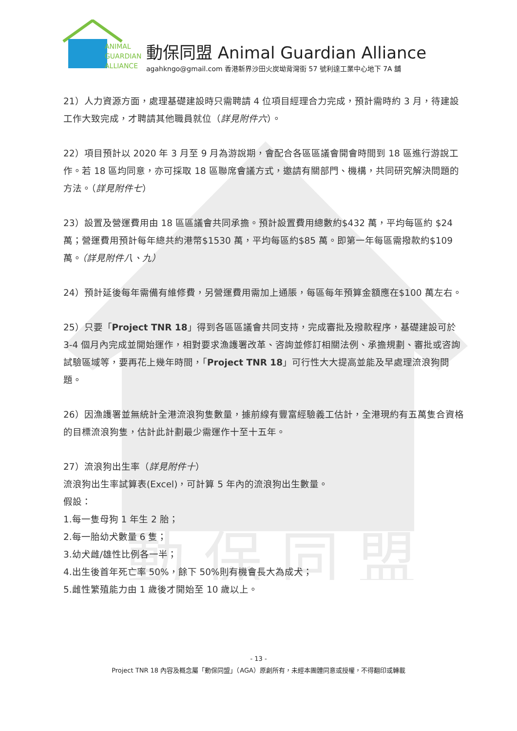動 保 同 盟
ANIMAL
GUARDIAN
ALLIANCE
動保同盟 Animal Guardian Alliance
agahkngo@gmail.com 香港新界沙田火炭坳背灣街 57 號利達工業中心地下 7A 舖
21）人力資源方面，處理基礎建設時只需聘請 4 位項目經理合力完成，預計需時約 3 月，待建設工作大致完成，才聘請其他職員就位（詳見附件六）。
22）項目預計以 2020 年 3 月至 9 月為游說期，會配合各區區議會開會時間到 18 區進行游說工作。若 18 區均同意，亦可採取 18 區聯席會議方式，邀請有關部門、機構，共同研究解決問題的方法。（詳見附件七）
23）設置及營運費用由 18 區區議會共同承擔。預計設置費用總數約$432 萬，平均每區約 $24 萬；營運費用預計每年總共約港幣$1530 萬，平均每區約$85 萬。即第一年每區需撥款約$109 萬。（詳見附件八、九）
24）預計延後每年需備有維修費，另營運費用需加上通脹，每區每年預算金額應在$100 萬左右。
25）只要「Project TNR 18」得到各區區議會共同支持，完成審批及撥款程序，基礎建設可於 3-4 個月內完成並開始運作，相對要求漁護署改革、咨詢並修訂相關法例、承擔規劃、審批或咨詢試驗區域等，要再花上幾年時間，「Project TNR 18」可行性大大提高並能及早處理流浪狗問題。
26）因漁護署並無統計全港流浪狗隻數量，據前線有豐富經驗義工估計，全港現約有五萬隻合資格的目標流浪狗隻，估計此計劃最少需運作十至十五年。
27）流浪狗出生率（詳見附件十）
流浪狗出生率試算表(Excel)，可計算 5 年內的流浪狗出生數量。
假設：
1.每一隻母狗 1 年生 2 胎；
2.每一胎幼犬數量 6 隻；
3.幼犬雌/雄性比例各一半；
4.出生後首年死亡率 50%，餘下 50%則有機會長大為成犬；
5.雌性繁殖能力由 1 歲後才開始至 10 歲以上。
- 13 -
Project TNR 18 內容及概念屬「動保同盟」（AGA）原創所有，未經本團體同意或授權，不得翻印或轉載